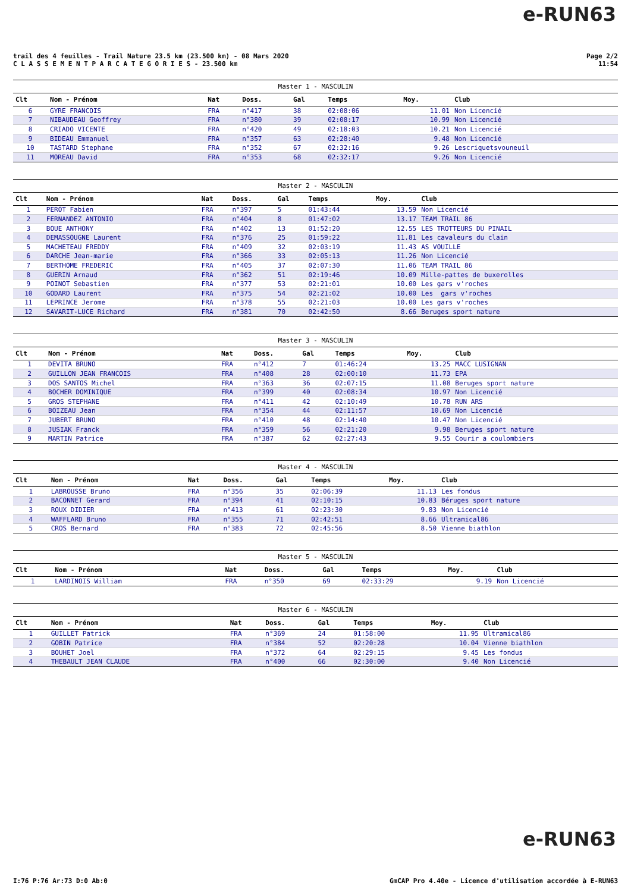e-RUN63
trail des 4 feuilles - Trail Nature 23.5 km (23.500 km) - 08 Mars 2020
C L A S S E M E N T P A R C A T E G O R I E S - 23.500 km
Page 2/2
11:54
| Master 1 - MASCULIN | | | | | | | |
| --- | --- | --- | --- | --- | --- | --- | --- |
| Clt | Nom - Prénom | Nat | Doss. | Gal | Temps | Moy. | Club |
| 6 | GYRE FRANCOIS | FRA | n°417 | 38 | 02:08:06 | 11.01 | Non Licencié |
| 7 | NIBAUDEAU Geoffrey | FRA | n°380 | 39 | 02:08:17 | 10.99 | Non Licencié |
| 8 | CRIADO VICENTE | FRA | n°420 | 49 | 02:18:03 | 10.21 | Non Licencié |
| 9 | BIDEAU Emmanuel | FRA | n°357 | 63 | 02:28:40 | 9.48 | Non Licencié |
| 10 | TASTARD Stephane | FRA | n°352 | 67 | 02:32:16 | 9.26 | Lescriquetsvouneuil |
| 11 | MOREAU David | FRA | n°353 | 68 | 02:32:17 | 9.26 | Non Licencié |
| Master 2 - MASCULIN | | | | | | | |
| --- | --- | --- | --- | --- | --- | --- | --- |
| Clt | Nom - Prénom | Nat | Doss. | Gal | Temps | Moy. | Club |
| 1 | PEROT Fabien | FRA | n°397 | 5 | 01:43:44 | 13.59 | Non Licencié |
| 2 | FERNANDEZ ANTONIO | FRA | n°404 | 8 | 01:47:02 | 13.17 | TEAM TRAIL 86 |
| 3 | BOUE ANTHONY | FRA | n°402 | 13 | 01:52:20 | 12.55 | LES TROTTEURS DU PINAIL |
| 4 | DEMASSOUGNE Laurent | FRA | n°376 | 25 | 01:59:22 | 11.81 | Les cavaleurs du clain |
| 5 | MACHETEAU FREDDY | FRA | n°409 | 32 | 02:03:19 | 11.43 | AS VOUILLE |
| 6 | DARCHE Jean-marie | FRA | n°366 | 33 | 02:05:13 | 11.26 | Non Licencié |
| 7 | BERTHOME FREDERIC | FRA | n°405 | 37 | 02:07:30 | 11.06 | TEAM TRAIL 86 |
| 8 | GUERIN Arnaud | FRA | n°362 | 51 | 02:19:46 | 10.09 | Mille-pattes de buxerolles |
| 9 | POINOT Sebastien | FRA | n°377 | 53 | 02:21:01 | 10.00 | Les gars v'roches |
| 10 | GODARD Laurent | FRA | n°375 | 54 | 02:21:02 | 10.00 | Les gars v'roches |
| 11 | LEPRINCE Jerome | FRA | n°378 | 55 | 02:21:03 | 10.00 | Les gars v'roches |
| 12 | SAVARIT-LUCE Richard | FRA | n°381 | 70 | 02:42:50 | 8.66 | Beruges sport nature |
| Master 3 - MASCULIN | | | | | | | |
| --- | --- | --- | --- | --- | --- | --- | --- |
| Clt | Nom - Prénom | Nat | Doss. | Gal | Temps | Moy. | Club |
| 1 | DEVITA BRUNO | FRA | n°412 | 7 | 01:46:24 | 13.25 | MACC LUSIGNAN |
| 2 | GUILLON JEAN FRANCOIS | FRA | n°408 | 28 | 02:00:10 | 11.73 | EPA |
| 3 | DOS SANTOS Michel | FRA | n°363 | 36 | 02:07:15 | 11.08 | Beruges sport nature |
| 4 | BOCHER DOMINIQUE | FRA | n°399 | 40 | 02:08:34 | 10.97 | Non Licencié |
| 5 | GROS STEPHANE | FRA | n°411 | 42 | 02:10:49 | 10.78 | RUN ARS |
| 6 | BOIZEAU Jean | FRA | n°354 | 44 | 02:11:57 | 10.69 | Non Licencié |
| 7 | JUBERT BRUNO | FRA | n°410 | 48 | 02:14:40 | 10.47 | Non Licencié |
| 8 | JUSIAK Franck | FRA | n°359 | 56 | 02:21:20 | 9.98 | Beruges sport nature |
| 9 | MARTIN Patrice | FRA | n°387 | 62 | 02:27:43 | 9.55 | Courir a coulombiers |
| Master 4 - MASCULIN | | | | | | | |
| --- | --- | --- | --- | --- | --- | --- | --- |
| Clt | Nom - Prénom | Nat | Doss. | Gal | Temps | Moy. | Club |
| 1 | LABROUSSE Bruno | FRA | n°356 | 35 | 02:06:39 | 11.13 | Les fondus |
| 2 | BACONNET Gerard | FRA | n°394 | 41 | 02:10:15 | 10.83 | Béruges sport nature |
| 3 | ROUX DIDIER | FRA | n°413 | 61 | 02:23:30 | 9.83 | Non Licencié |
| 4 | WAFFLARD Bruno | FRA | n°355 | 71 | 02:42:51 | 8.66 | Ultramical86 |
| 5 | CROS Bernard | FRA | n°383 | 72 | 02:45:56 | 8.50 | Vienne biathlon |
| Master 5 - MASCULIN | | | | | | | |
| --- | --- | --- | --- | --- | --- | --- | --- |
| Clt | Nom - Prénom | Nat | Doss. | Gal | Temps | Moy. | Club |
| 1 | LARDINOIS William | FRA | n°350 | 69 | 02:33:29 | 9.19 | Non Licencié |
| Master 6 - MASCULIN | | | | | | | |
| --- | --- | --- | --- | --- | --- | --- | --- |
| Clt | Nom - Prénom | Nat | Doss. | Gal | Temps | Moy. | Club |
| 1 | GUILLET Patrick | FRA | n°369 | 24 | 01:58:00 | 11.95 | Ultramical86 |
| 2 | GOBIN Patrice | FRA | n°384 | 52 | 02:20:28 | 10.04 | Vienne biathlon |
| 3 | BOUHET Joel | FRA | n°372 | 64 | 02:29:15 | 9.45 | Les fondus |
| 4 | THEBAULT JEAN CLAUDE | FRA | n°400 | 66 | 02:30:00 | 9.40 | Non Licencié |
e-RUN63
I:76 P:76 Ar:73 D:0 Ab:0 GmCAP Pro 4.40e - Licence d'utilisation accordée à E-RUN63